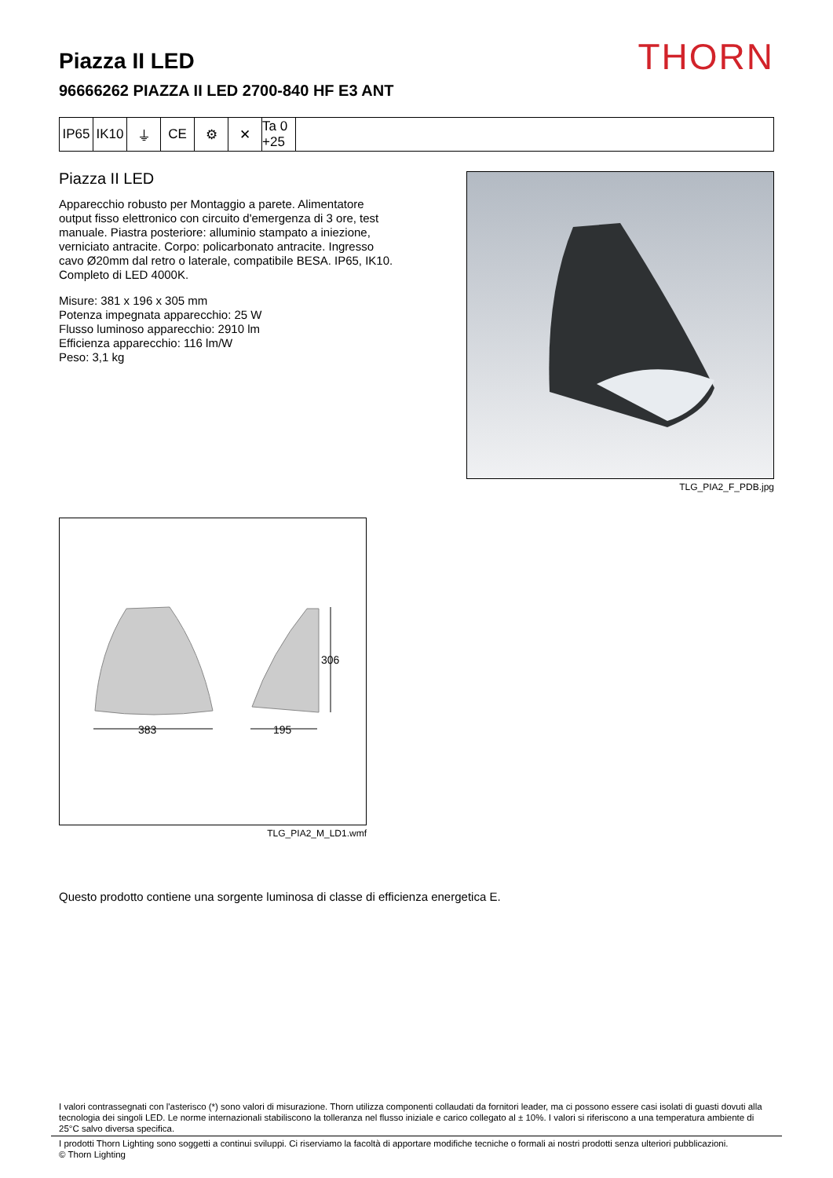THORN
Piazza II LED
96666262 PIAZZA II LED 2700-840 HF E3 ANT
IP65 IK10 ⏚ CE ⚙ ✕ Ta 0 +25
Piazza II LED
Apparecchio robusto per Montaggio a parete. Alimentatore output fisso elettronico con circuito d'emergenza di 3 ore, test manuale. Piastra posteriore: alluminio stampato a iniezione, verniciato antracite. Corpo: policarbonato antracite. Ingresso cavo Ø20mm dal retro o laterale, compatibile BESA. IP65, IK10. Completo di LED 4000K.
Misure: 381 x 196 x 305 mm
Potenza impegnata apparecchio: 25 W
Flusso luminoso apparecchio: 2910 lm
Efficienza apparecchio: 116 lm/W
Peso: 3,1 kg
TLG_PIA2_F_PDB.jpg
383
195
306
TLG_PIA2_M_LD1.wmf
Questo prodotto contiene una sorgente luminosa di classe di efficienza energetica E.
I valori contrassegnati con l'asterisco (*) sono valori di misurazione. Thorn utilizza componenti collaudati da fornitori leader, ma ci possono essere casi isolati di guasti dovuti alla tecnologia dei singoli LED. Le norme internazionali stabiliscono la tolleranza nel flusso iniziale e carico collegato al ± 10%. I valori si riferiscono a una temperatura ambiente di 25°C salvo diversa specifica.
I prodotti Thorn Lighting sono soggetti a continui sviluppi. Ci riserviamo la facoltà di apportare modifiche tecniche o formali ai nostri prodotti senza ulteriori pubblicazioni.
© Thorn Lighting